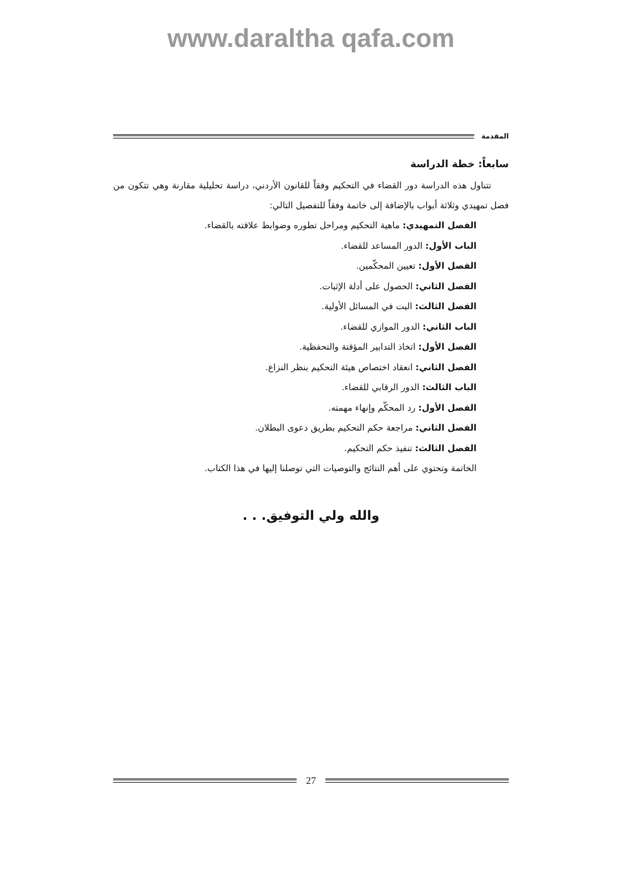www.daraltha qafa.com
المقدمة
سابعاً: خطة الدراسة
تتناول هذه الدراسة دور القضاء في التحكيم وفقاً للقانون الأردني، دراسة تحليلية مقارنة وهي تتكون من فصل تمهيدي وثلاثة أبواب بالإضافة إلى خاتمة وفقاً للتفصيل التالي:
الفصل التمهيدي: ماهية التحكيم ومراحل تطوره وضوابط علاقته بالقضاء.
الباب الأول: الدور المساعد للقضاء.
الفصل الأول: تعيين المحكّمين.
الفصل الثاني: الحصول على أدلة الإثبات.
الفصل الثالث: البت في المسائل الأولية.
الباب الثاني: الدور الموازي للقضاء.
الفصل الأول: اتخاذ التدابير المؤقتة والتحفظية.
الفصل الثاني: انعقاد اختصاص هيئة التحكيم بنظر النزاع.
الباب الثالث: الدور الرقابي للقضاء.
الفصل الأول: رد المحكّم وإنهاء مهمته.
الفصل الثاني: مراجعة حكم التحكيم بطريق دعوى البطلان.
الفصل الثالث: تنفيذ حكم التحكيم.
الخاتمة وتحتوي على أهم النتائج والتوصيات التي توصلنا إليها في هذا الكتاب.
والله ولي التوفيق. . .
27